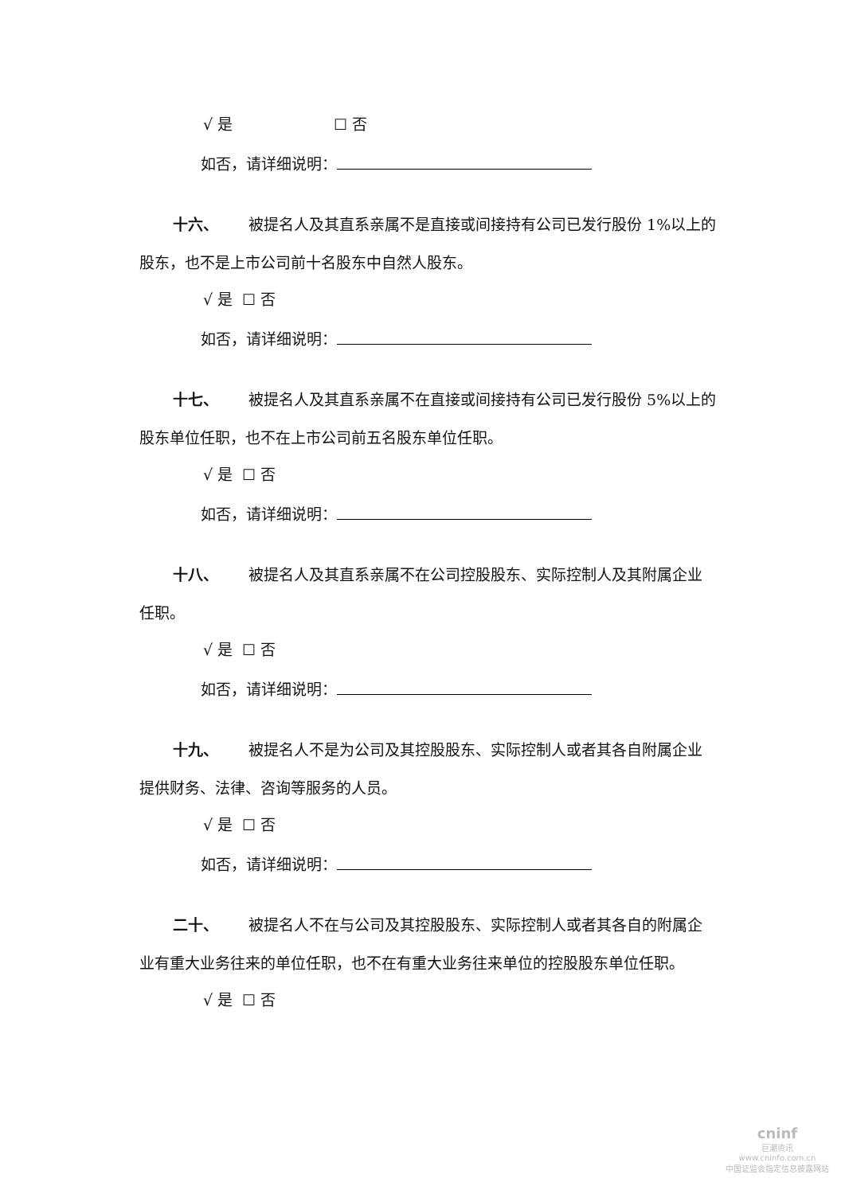√ 是 ☐ 否
如否，请详细说明：
十六、 被提名人及其直系亲属不是直接或间接持有公司已发行股份 1%以上的股东，也不是上市公司前十名股东中自然人股东。
√ 是 ☐ 否
如否，请详细说明：
十七、 被提名人及其直系亲属不在直接或间接持有公司已发行股份 5%以上的股东单位任职，也不在上市公司前五名股东单位任职。
√ 是 ☐ 否
如否，请详细说明：
十八、 被提名人及其直系亲属不在公司控股股东、实际控制人及其附属企业任职。
√ 是 ☐ 否
如否，请详细说明：
十九、 被提名人不是为公司及其控股股东、实际控制人或者其各自附属企业提供财务、法律、咨询等服务的人员。
√ 是 ☐ 否
如否，请详细说明：
二十、 被提名人不在与公司及其控股股东、实际控制人或者其各自的附属企业有重大业务往来的单位任职，也不在有重大业务往来单位的控股股东单位任职。
√ 是 ☐ 否
cninf
巨潮资讯
www.cninfo.com.cn
中国证监会指定信息披露网站